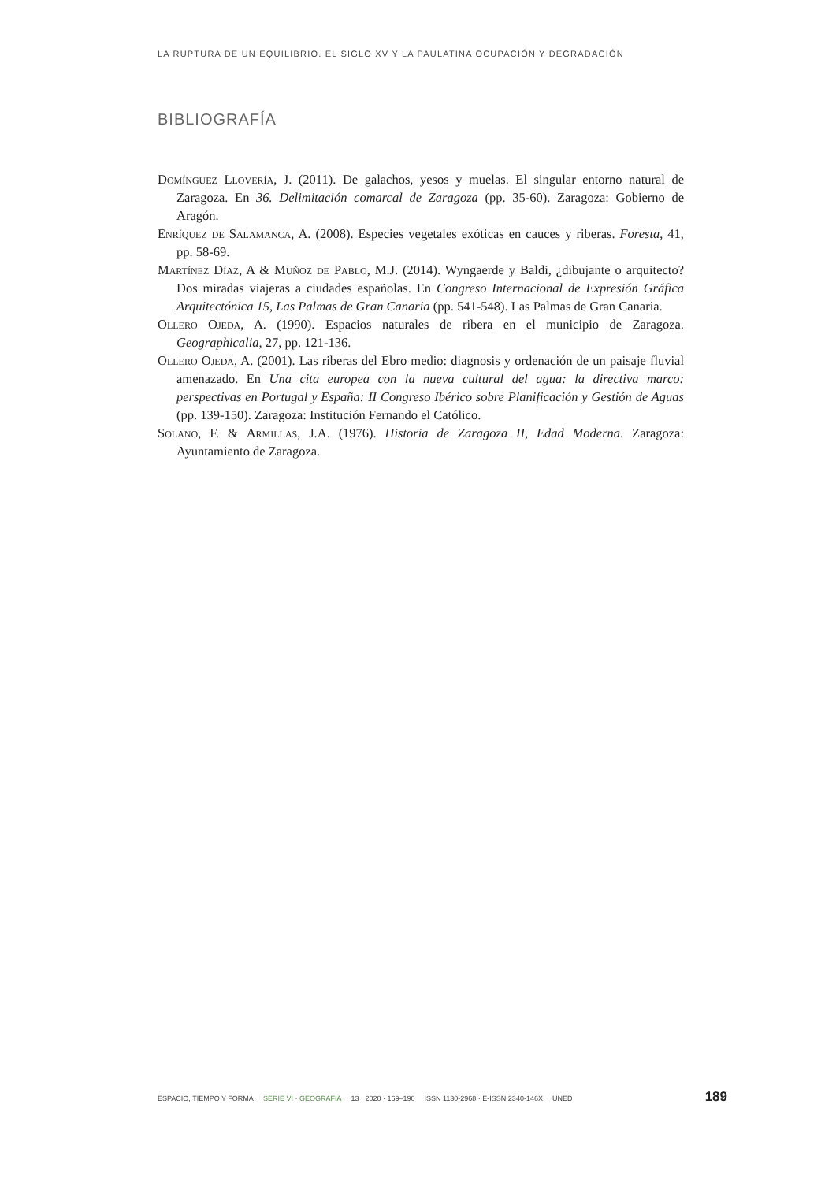LA RUPTURA DE UN EQUILIBRIO. EL SIGLO XV Y LA PAULATINA OCUPACIÓN Y DEGRADACIÓN
BIBLIOGRAFÍA
Domínguez Llovería, J. (2011). De galachos, yesos y muelas. El singular entorno natural de Zaragoza. En 36. Delimitación comarcal de Zaragoza (pp. 35-60). Zaragoza: Gobierno de Aragón.
Enríquez de Salamanca, A. (2008). Especies vegetales exóticas en cauces y riberas. Foresta, 41, pp. 58-69.
Martínez Díaz, A & Muñoz de Pablo, M.J. (2014). Wyngaerde y Baldi, ¿dibujante o arquitecto? Dos miradas viajeras a ciudades españolas. En Congreso Internacional de Expresión Gráfica Arquitectónica 15, Las Palmas de Gran Canaria (pp. 541-548). Las Palmas de Gran Canaria.
Ollero Ojeda, A. (1990). Espacios naturales de ribera en el municipio de Zaragoza. Geographicalia, 27, pp. 121-136.
Ollero Ojeda, A. (2001). Las riberas del Ebro medio: diagnosis y ordenación de un paisaje fluvial amenazado. En Una cita europea con la nueva cultural del agua: la directiva marco: perspectivas en Portugal y España: II Congreso Ibérico sobre Planificación y Gestión de Aguas (pp. 139-150). Zaragoza: Institución Fernando el Católico.
Solano, F. & Armillas, J.A. (1976). Historia de Zaragoza II, Edad Moderna. Zaragoza: Ayuntamiento de Zaragoza.
ESPACIO, TIEMPO Y FORMA SERIE VI · GEOGRAFÍA 13 · 2020 · 169–190 ISSN 1130-2968 · E-ISSN 2340-146X UNED 189